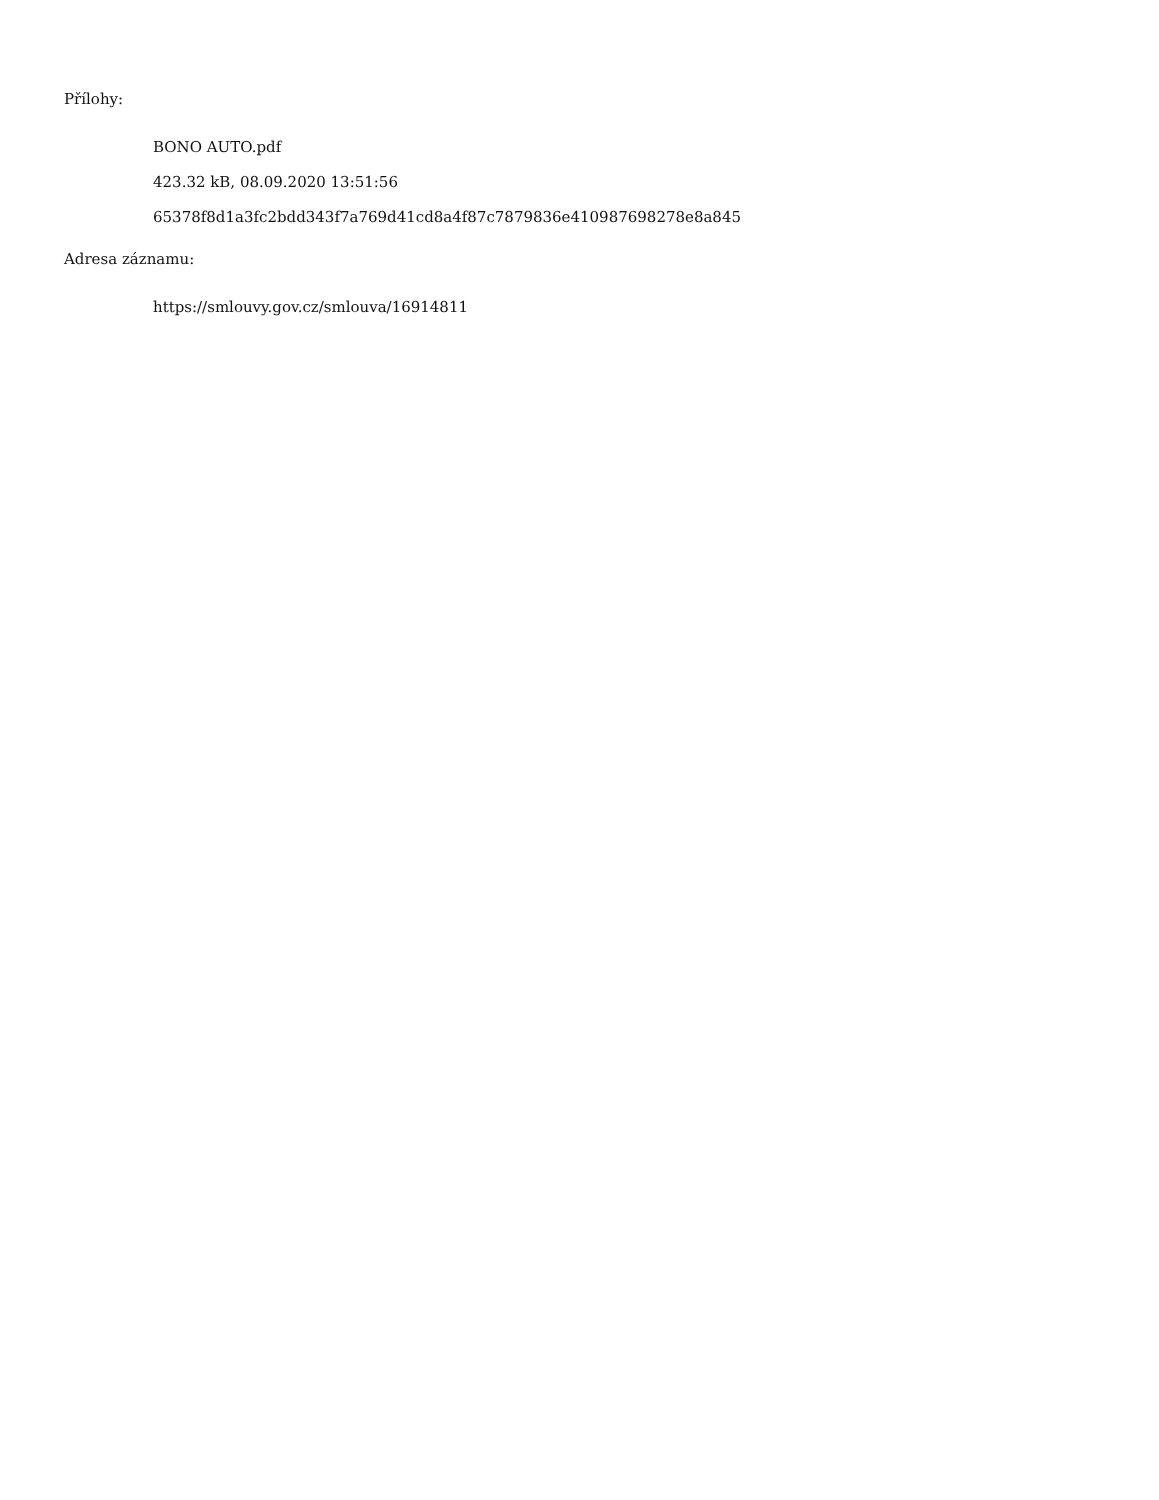Přílohy:
BONO AUTO.pdf
423.32 kB, 08.09.2020 13:51:56
65378f8d1a3fc2bdd343f7a769d41cd8a4f87c7879836e410987698278e8a845
Adresa záznamu:
https://smlouvy.gov.cz/smlouva/16914811